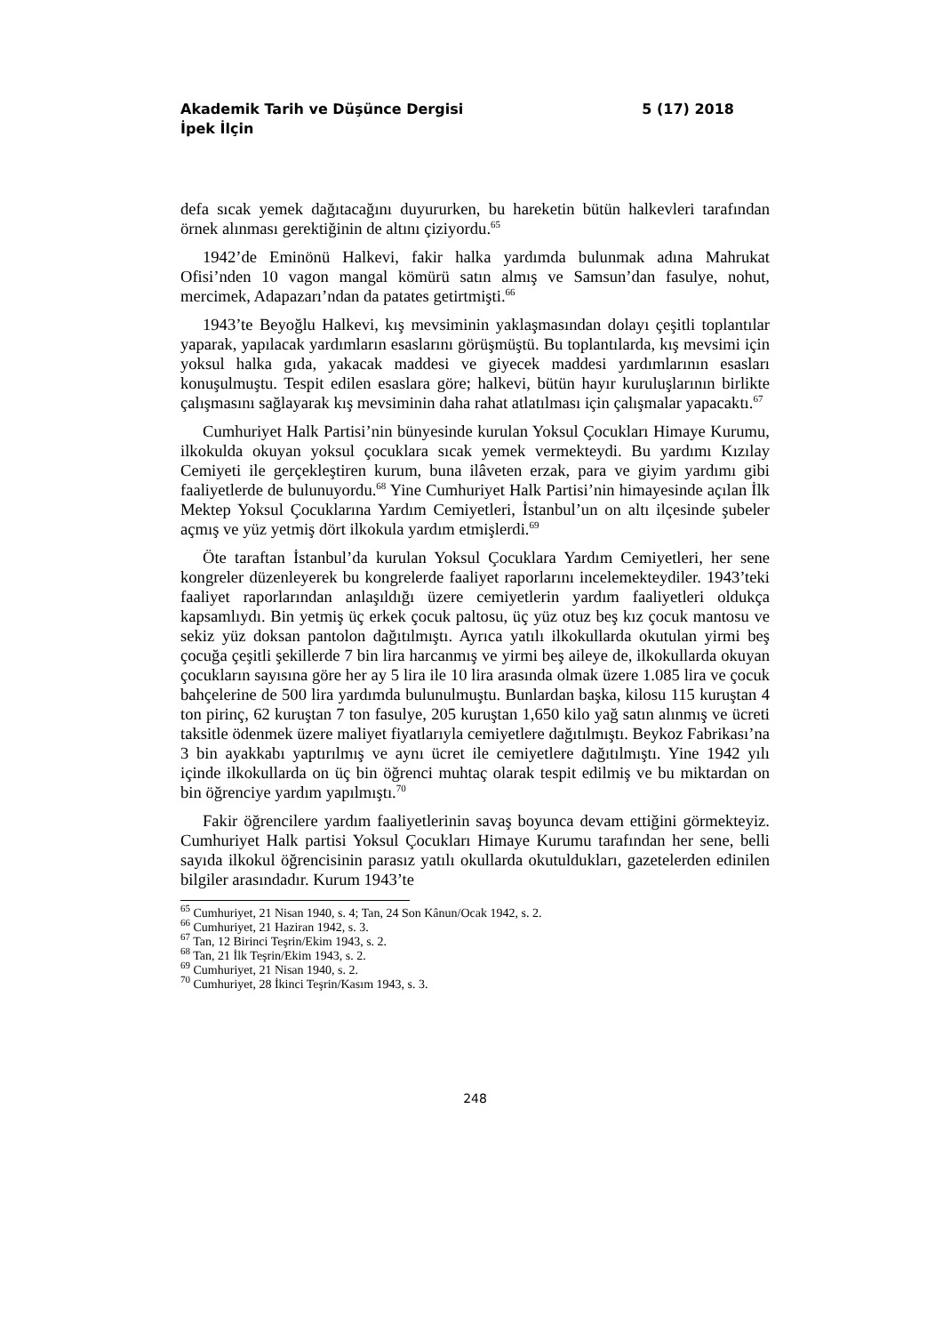Akademik Tarih ve Düşünce Dergisi 5 (17) 2018
İpek İlçin
defa sıcak yemek dağıtacağını duyururken, bu hareketin bütün halkevleri tarafından örnek alınması gerektiğinin de altını çiziyordu.<sup>65</sup>
1942’de Eminönü Halkevi, fakir halka yardımda bulunmak adına Mahrukat Ofisi’nden 10 vagon mangal kömürü satın almış ve Samsun’dan fasulye, nohut, mercimek, Adapazarı’ndan da patates getirtmişti.<sup>66</sup>
1943’te Beyoğlu Halkevi, kış mevsiminin yaklaşmasından dolayı çeşitli toplantılar yaparak, yapılacak yardımların esaslarını görüşmüştü. Bu toplantılarda, kış mevsimi için yoksul halka gıda, yakacak maddesi ve giyecek maddesi yardımlarının esasları konuşulmuştu. Tespit edilen esaslara göre; halkevi, bütün hayır kuruluşlarının birlikte çalışmasını sağlayarak kış mevsiminin daha rahat atlatılması için çalışmalar yapacaktı.<sup>67</sup>
Cumhuriyet Halk Partisi’nin bünyesinde kurulan Yoksul Çocukları Himaye Kurumu, ilkokulda okuyan yoksul çocuklara sıcak yemek vermekteydi. Bu yardımı Kızılay Cemiyeti ile gerçekleştiren kurum, buna ilâveten erzak, para ve giyim yardımı gibi faaliyetlerde de bulunuyordu.<sup>68</sup> Yine Cumhuriyet Halk Partisi’nin himayesinde açılan İlk Mektep Yoksul Çocuklarına Yardım Cemiyetleri, İstanbul’un on altı ilçesinde şubeler açmış ve yüz yetmiş dört ilkokula yardım etmişlerdi.<sup>69</sup>
Öte taraftan İstanbul’da kurulan Yoksul Çocuklara Yardım Cemiyetleri, her sene kongreler düzenleyerek bu kongrelerde faaliyet raporlarını incelemekteydiler. 1943’teki faaliyet raporlarından anlaşıldığı üzere cemiyetlerin yardım faaliyetleri oldukça kapsamlıydı. Bin yetmiş üç erkek çocuk paltosu, üç yüz otuz beş kız çocuk mantosu ve sekiz yüz doksan pantolon dağıtılmıştı. Ayrıca yatılı ilkokullarda okutulan yirmi beş çocuğa çeşitli şekillerde 7 bin lira harcanmış ve yirmi beş aileye de, ilkokullarda okuyan çocukların sayısına göre her ay 5 lira ile 10 lira arasında olmak üzere 1.085 lira ve çocuk bahçelerine de 500 lira yardımda bulunulmuştu. Bunlardan başka, kilosu 115 kuruştan 4 ton pirinç, 62 kuruştan 7 ton fasulye, 205 kuruştan 1,650 kilo yağ satın alınmış ve ücreti taksitle ödenmek üzere maliyet fiyatlarıyla cemiyetlere dağıtılmıştı. Beykoz Fabrikası’na 3 bin ayakkabı yaptırılmış ve aynı ücret ile cemiyetlere dağıtılmıştı. Yine 1942 yılı içinde ilkokullarda on üç bin öğrenci muhtaç olarak tespit edilmiş ve bu miktardan on bin öğrenciye yardım yapılmıştı.<sup>70</sup>
Fakir öğrencilere yardım faaliyetlerinin savaş boyunca devam ettiğini görmekteyiz. Cumhuriyet Halk partisi Yoksul Çocukları Himaye Kurumu tarafından her sene, belli sayıda ilkokul öğrencisinin parasız yatılı okullarda okutuldukları, gazetelerden edinilen bilgiler arasındadır. Kurum 1943’te
<sup>65</sup> Cumhuriyet, 21 Nisan 1940, s. 4; Tan, 24 Son Kânun/Ocak 1942, s. 2.
<sup>66</sup> Cumhuriyet, 21 Haziran 1942, s. 3.
<sup>67</sup> Tan, 12 Birinci Teşrin/Ekim 1943, s. 2.
<sup>68</sup> Tan, 21 İlk Teşrin/Ekim 1943, s. 2.
<sup>69</sup> Cumhuriyet, 21 Nisan 1940, s. 2.
<sup>70</sup> Cumhuriyet, 28 İkinci Teşrin/Kasım 1943, s. 3.
248